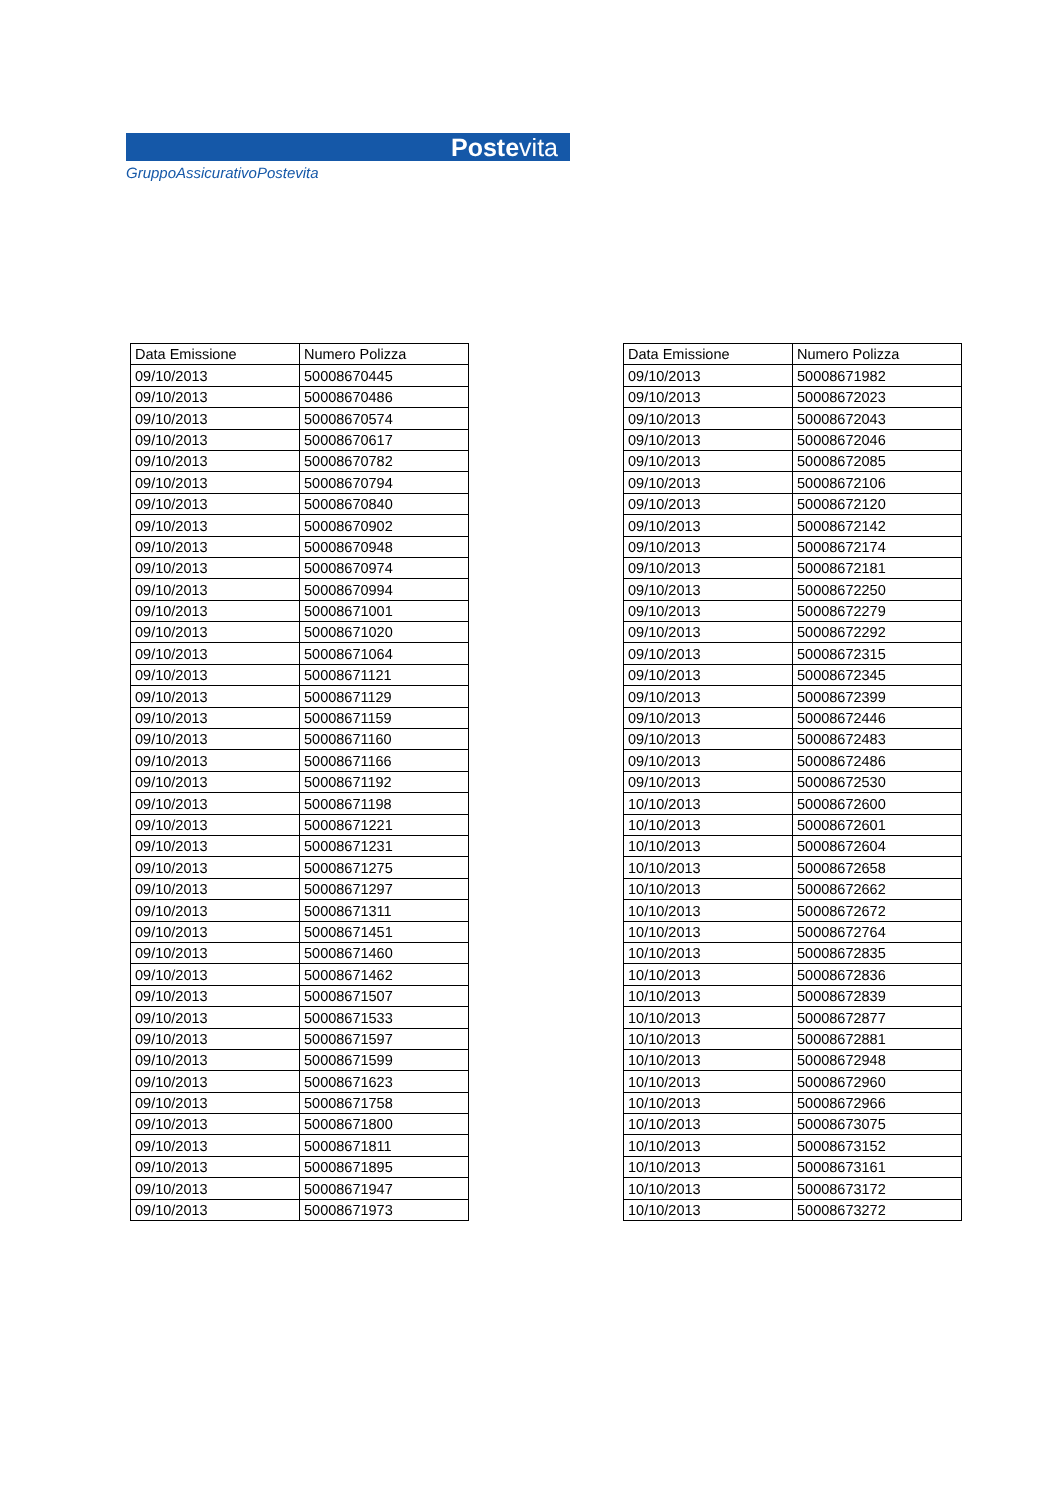Postevita
GruppoAssicurativoPostevita
| Data Emissione | Numero Polizza |
| --- | --- |
| 09/10/2013 | 50008670445 |
| 09/10/2013 | 50008670486 |
| 09/10/2013 | 50008670574 |
| 09/10/2013 | 50008670617 |
| 09/10/2013 | 50008670782 |
| 09/10/2013 | 50008670794 |
| 09/10/2013 | 50008670840 |
| 09/10/2013 | 50008670902 |
| 09/10/2013 | 50008670948 |
| 09/10/2013 | 50008670974 |
| 09/10/2013 | 50008670994 |
| 09/10/2013 | 50008671001 |
| 09/10/2013 | 50008671020 |
| 09/10/2013 | 50008671064 |
| 09/10/2013 | 50008671121 |
| 09/10/2013 | 50008671129 |
| 09/10/2013 | 50008671159 |
| 09/10/2013 | 50008671160 |
| 09/10/2013 | 50008671166 |
| 09/10/2013 | 50008671192 |
| 09/10/2013 | 50008671198 |
| 09/10/2013 | 50008671221 |
| 09/10/2013 | 50008671231 |
| 09/10/2013 | 50008671275 |
| 09/10/2013 | 50008671297 |
| 09/10/2013 | 50008671311 |
| 09/10/2013 | 50008671451 |
| 09/10/2013 | 50008671460 |
| 09/10/2013 | 50008671462 |
| 09/10/2013 | 50008671507 |
| 09/10/2013 | 50008671533 |
| 09/10/2013 | 50008671597 |
| 09/10/2013 | 50008671599 |
| 09/10/2013 | 50008671623 |
| 09/10/2013 | 50008671758 |
| 09/10/2013 | 50008671800 |
| 09/10/2013 | 50008671811 |
| 09/10/2013 | 50008671895 |
| 09/10/2013 | 50008671947 |
| 09/10/2013 | 50008671973 |
| Data Emissione | Numero Polizza |
| --- | --- |
| 09/10/2013 | 50008671982 |
| 09/10/2013 | 50008672023 |
| 09/10/2013 | 50008672043 |
| 09/10/2013 | 50008672046 |
| 09/10/2013 | 50008672085 |
| 09/10/2013 | 50008672106 |
| 09/10/2013 | 50008672120 |
| 09/10/2013 | 50008672142 |
| 09/10/2013 | 50008672174 |
| 09/10/2013 | 50008672181 |
| 09/10/2013 | 50008672250 |
| 09/10/2013 | 50008672279 |
| 09/10/2013 | 50008672292 |
| 09/10/2013 | 50008672315 |
| 09/10/2013 | 50008672345 |
| 09/10/2013 | 50008672399 |
| 09/10/2013 | 50008672446 |
| 09/10/2013 | 50008672483 |
| 09/10/2013 | 50008672486 |
| 09/10/2013 | 50008672530 |
| 10/10/2013 | 50008672600 |
| 10/10/2013 | 50008672601 |
| 10/10/2013 | 50008672604 |
| 10/10/2013 | 50008672658 |
| 10/10/2013 | 50008672662 |
| 10/10/2013 | 50008672672 |
| 10/10/2013 | 50008672764 |
| 10/10/2013 | 50008672835 |
| 10/10/2013 | 50008672836 |
| 10/10/2013 | 50008672839 |
| 10/10/2013 | 50008672877 |
| 10/10/2013 | 50008672881 |
| 10/10/2013 | 50008672948 |
| 10/10/2013 | 50008672960 |
| 10/10/2013 | 50008672966 |
| 10/10/2013 | 50008673075 |
| 10/10/2013 | 50008673152 |
| 10/10/2013 | 50008673161 |
| 10/10/2013 | 50008673172 |
| 10/10/2013 | 50008673272 |